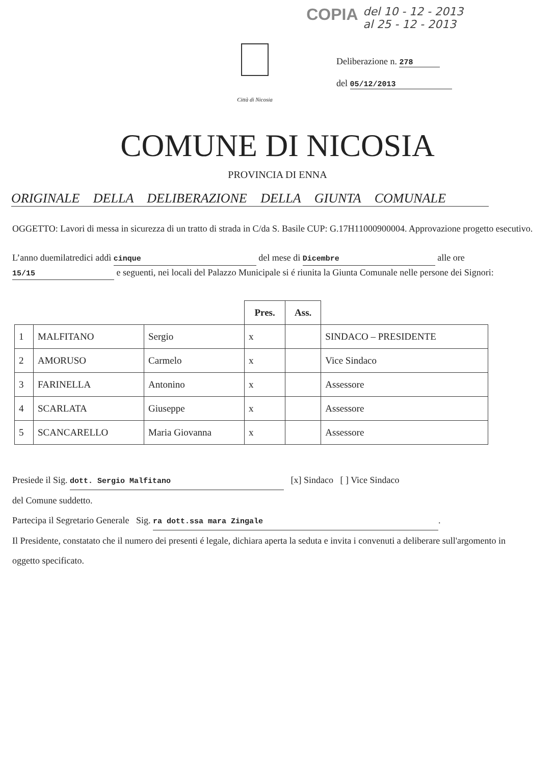COPIA del 10 - 12 - 2013
al 25 - 12 - 2013
Città di Nicosia
Deliberazione n. 278
del 05/12/2013
COMUNE DI NICOSIA
PROVINCIA DI ENNA
ORIGINALE DELLA DELIBERAZIONE DELLA GIUNTA COMUNALE
OGGETTO: Lavori di messa in sicurezza di un tratto di strada in C/da S. Basile CUP: G.17H11000900004. Approvazione progetto esecutivo.
L’anno duemilatredici addì cinque del mese di Dicembre alle ore 15/15 e seguenti, nei locali del Palazzo Municipale si é riunita la Giunta Comunale nelle persone dei Signori:
| | | | Pres. | Ass. | |
| --- | --- | --- | --- | --- | --- |
| 1 | MALFITANO | Sergio | x | | SINDACO – PRESIDENTE |
| 2 | AMORUSO | Carmelo | x | | Vice Sindaco |
| 3 | FARINELLA | Antonino | x | | Assessore |
| 4 | SCARLATA | Giuseppe | x | | Assessore |
| 5 | SCANCARELLO | Maria Giovanna | x | | Assessore |
Presiede il Sig. dott. Sergio Malfitano [x] Sindaco [ ] Vice Sindaco
del Comune suddetto.
Partecipa il Segretario Generale Sig. ra dott.ssa mara Zingale.
Il Presidente, constatato che il numero dei presenti é legale, dichiara aperta la seduta e invita i convenuti a deliberare sull'argomento in oggetto specificato.